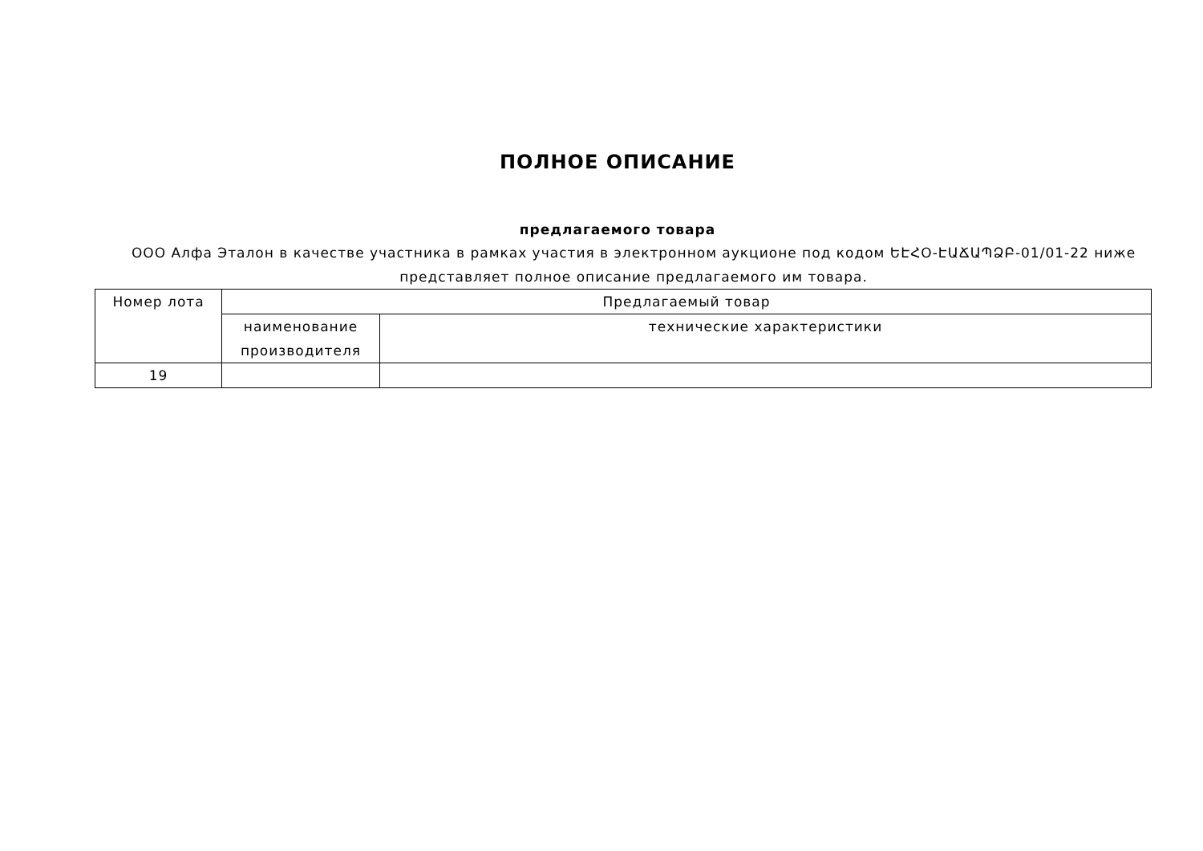ПОЛНОЕ ОПИСАНИЕ
предлагаемого товара
ООО Алфа Эталон в качестве участника в рамках участия в электронном аукционе под кодом ԵԷՀՕ-ԷԱՃԱՊՁԲ-01/01-22 ниже представляет полное описание предлагаемого им товара.
| Номер лота | Предлагаемый товар | |
| | наименование производителя | технические характеристики |
| 19 | | |